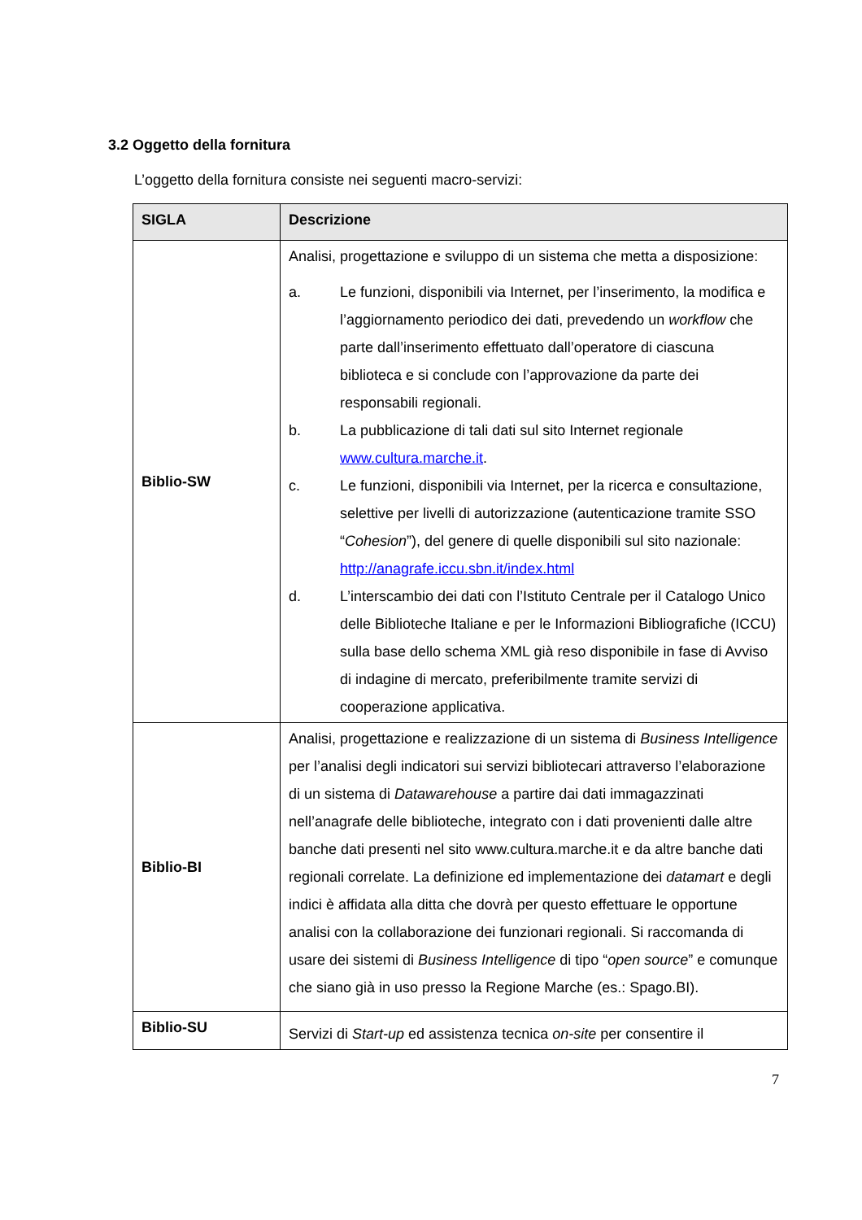3.2 Oggetto della fornitura
L’oggetto della fornitura consiste nei seguenti macro-servizi:
| SIGLA | Descrizione |
| --- | --- |
| Biblio-SW | Analisi, progettazione e sviluppo di un sistema che metta a disposizione: a. Le funzioni, disponibili via Internet, per l’inserimento, la modifica e l’aggiornamento periodico dei dati, prevedendo un workflow che parte dall’inserimento effettuato dall’operatore di ciascuna biblioteca e si conclude con l’approvazione da parte dei responsabili regionali. b. La pubblicazione di tali dati sul sito Internet regionale www.cultura.marche.it . c. Le funzioni, disponibili via Internet, per la ricerca e consultazione, selettive per livelli di autorizzazione (autenticazione tramite SSO “ Cohesion ”), del genere di quelle disponibili sul sito nazionale: http://anagrafe.iccu.sbn.it/index.html d. L’interscambio dei dati con l’Istituto Centrale per il Catalogo Unico delle Biblioteche Italiane e per le Informazioni Bibliografiche (ICCU) sulla base dello schema XML già reso disponibile in fase di Avviso di indagine di mercato, preferibilmente tramite servizi di cooperazione applicativa. |
| Biblio-BI | Analisi, progettazione e realizzazione di un sistema di Business Intelligence per l’analisi degli indicatori sui servizi bibliotecari attraverso l’elaborazione di un sistema di Datawarehouse a partire dai dati immagazzinati nell’anagrafe delle biblioteche, integrato con i dati provenienti dalle altre banche dati presenti nel sito www.cultura.marche.it e da altre banche dati regionali correlate. La definizione ed implementazione dei datamart e degli indici è affidata alla ditta che dovrà per questo effettuare le opportune analisi con la collaborazione dei funzionari regionali. Si raccomanda di usare dei sistemi di Business Intelligence di tipo “ open source ” e comunque che siano già in uso presso la Regione Marche (es.: Spago.BI). |
| Biblio-SU | Servizi di Start-up ed assistenza tecnica on-site per consentire il |
7